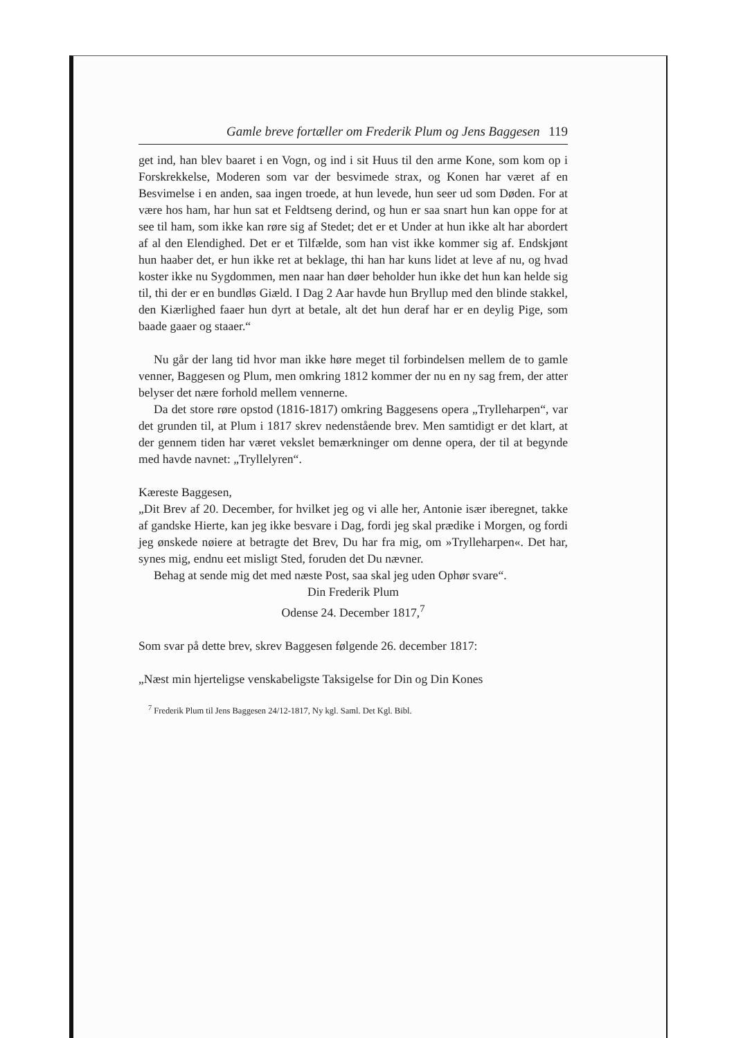Gamle breve fortæller om Frederik Plum og Jens Baggesen 119
get ind, han blev baaret i en Vogn, og ind i sit Huus til den arme Kone, som kom op i Forskrekkelse, Moderen som var der besvimede strax, og Konen har været af en Besvimelse i en anden, saa ingen troede, at hun levede, hun seer ud som Døden. For at være hos ham, har hun sat et Feldtseng derind, og hun er saa snart hun kan oppe for at see til ham, som ikke kan røre sig af Stedet; det er et Under at hun ikke alt har abordert af al den Elendighed. Det er et Tilfælde, som han vist ikke kommer sig af. Endskjønt hun haaber det, er hun ikke ret at beklage, thi han har kuns lidet at leve af nu, og hvad koster ikke nu Sygdommen, men naar han døer beholder hun ikke det hun kan helde sig til, thi der er en bundløs Giæld. I Dag 2 Aar havde hun Bryllup med den blinde stakkel, den Kiærlighed faaer hun dyrt at betale, alt det hun deraf har er en deylig Pige, som baade gaaer og staaer.“
Nu går der lang tid hvor man ikke høre meget til forbindelsen mellem de to gamle venner, Baggesen og Plum, men omkring 1812 kommer der nu en ny sag frem, der atter belyser det nære forhold mellem vennerne.
Da det store røre opstod (1816-1817) omkring Baggesens opera „Trylleharpen“, var det grunden til, at Plum i 1817 skrev nedenstående brev. Men samtidigt er det klart, at der gennem tiden har været vekslet bemærkninger om denne opera, der til at begynde med havde navnet: „Tryllelyren“.
Kæreste Baggesen,
„Dit Brev af 20. December, for hvilket jeg og vi alle her, Antonie især iberegnet, takke af gandske Hierte, kan jeg ikke besvare i Dag, fordi jeg skal prædike i Morgen, og fordi jeg ønskede nøiere at betragte det Brev, Du har fra mig, om »Trylleharpen«. Det har, synes mig, endnu eet misligt Sted, foruden det Du nævner.
Behag at sende mig det med næste Post, saa skal jeg uden Ophør svare“.
Din Frederik Plum
Odense 24. December 1817,<sup>7</sup>
Som svar på dette brev, skrev Baggesen følgende 26. december 1817:
„Næst min hjerteligse venskabeligste Taksigelse for Din og Din Kones
<sup>7</sup> Frederik Plum til Jens Baggesen 24/12-1817, Ny kgl. Saml. Det Kgl. Bibl.